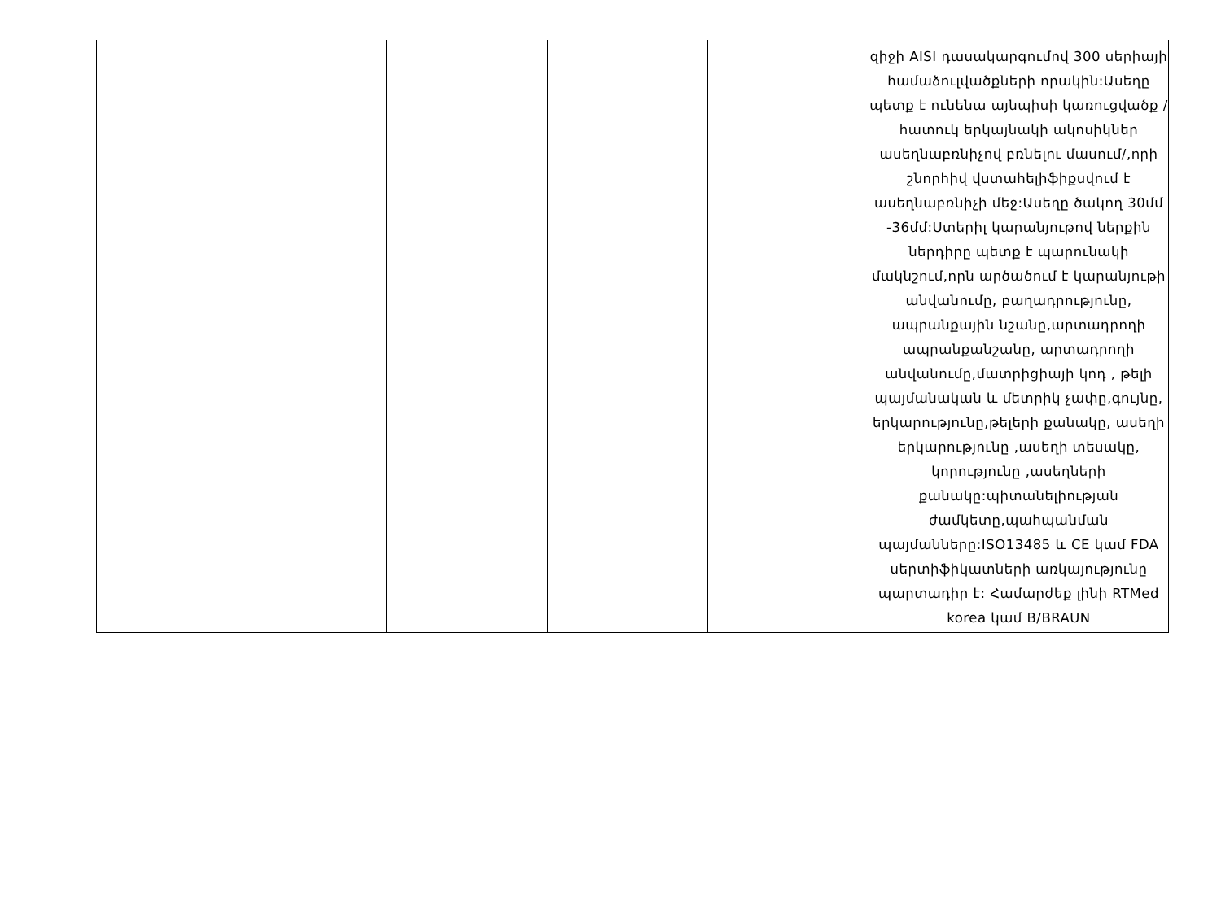| | | | | | զիջի AISI դասակարգումով 300 սերիայի համաձուլվածքների որակին:Ասեղը պետք է ունենա այնպիսի կառուցվածք /հատուկ երկայնակի ակոսիկներ ասեղնաբռնիչով բռնելու մասում/,որի շնորհիվ վստահելիֆիքսվում է ասեղնաբռնիչի մեջ:Ասեղը ծակող 30մմ -36մմ:Ստերիլ կարանյութով ներքին ներդիրը պետք է պարունակի մակնշում,որն արծածում է կարանյութի անվանումը, բաղադրությունը, ապրանքային նշանը,արտադրողի ապրանքանշանը, արտադրողի անվանումը,մատրիցիայի կոդ , թելի պայմանական և մետրիկ չափը,գույնը, երկարությունը,թելերի քանակը, ասեղի երկարությունը ,ասեղի տեսակը, կորությունը ,ասեղների քանակը:պիտանելիության ժամկետը,պահպանման պայմանները:ISO13485 և CE կամ FDA սերտիֆիկատների առկայությունը պարտադիր է: Համարժեք լինի RTMed korea կամ B/BRAUN |